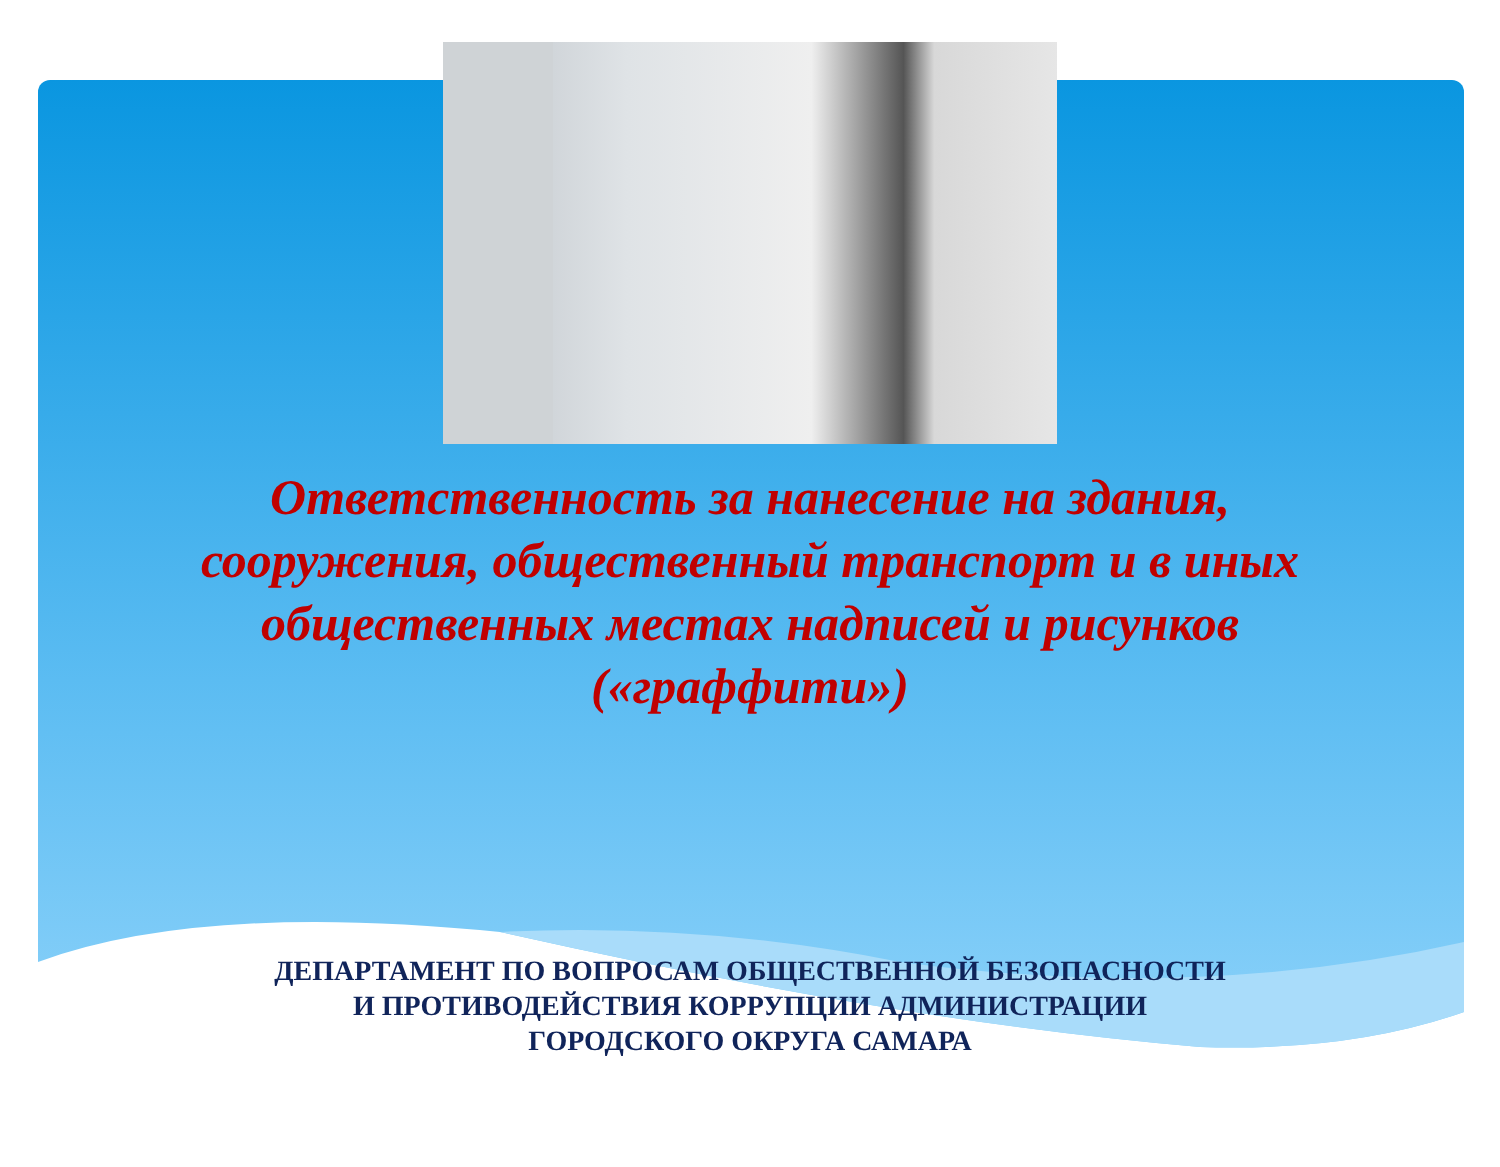Ответственность за нанесение на здания, сооружения, общественный транспорт и в иных общественных местах надписей и рисунков («граффити»)
ДЕПАРТАМЕНТ ПО ВОПРОСАМ ОБЩЕСТВЕННОЙ БЕЗОПАСНОСТИ
И ПРОТИВОДЕЙСТВИЯ КОРРУПЦИИ АДМИНИСТРАЦИИ
ГОРОДСКОГО ОКРУГА САМАРА